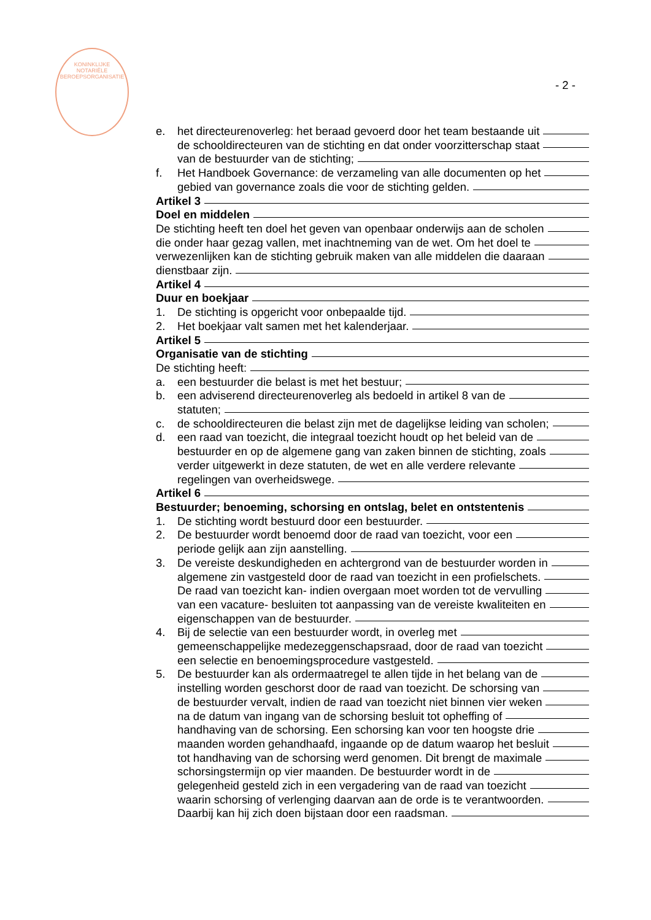KONINKLIJKE
NOTARIËLE
BEROEPSORGANISATIE
- 2 -
e. het directeurenoverleg: het beraad gevoerd door het team bestaande uit
de schooldirecteuren van de stichting en dat onder voorzitterschap staat
van de bestuurder van de stichting;
f. Het Handboek Governance: de verzameling van alle documenten op het
gebied van governance zoals die voor de stichting gelden.
Artikel 3
Doel en middelen
De stichting heeft ten doel het geven van openbaar onderwijs aan de scholen
die onder haar gezag vallen, met inachtneming van de wet. Om het doel te
verwezenlijken kan de stichting gebruik maken van alle middelen die daaraan
dienstbaar zijn.
Artikel 4
Duur en boekjaar
1. De stichting is opgericht voor onbepaalde tijd.
2. Het boekjaar valt samen met het kalenderjaar.
Artikel 5
Organisatie van de stichting
De stichting heeft:
a. een bestuurder die belast is met het bestuur;
b. een adviserend directeurenoverleg als bedoeld in artikel 8 van de
statuten;
c. de schooldirecteuren die belast zijn met de dagelijkse leiding van scholen;
d. een raad van toezicht, die integraal toezicht houdt op het beleid van de
bestuurder en op de algemene gang van zaken binnen de stichting, zoals
verder uitgewerkt in deze statuten, de wet en alle verdere relevante
regelingen van overheidswege.
Artikel 6
Bestuurder; benoeming, schorsing en ontslag, belet en ontstentenis
1. De stichting wordt bestuurd door een bestuurder.
2. De bestuurder wordt benoemd door de raad van toezicht, voor een
periode gelijk aan zijn aanstelling.
3. De vereiste deskundigheden en achtergrond van de bestuurder worden in
algemene zin vastgesteld door de raad van toezicht in een profielschets.
De raad van toezicht kan- indien overgaan moet worden tot de vervulling
van een vacature- besluiten tot aanpassing van de vereiste kwaliteiten en
eigenschappen van de bestuurder.
4. Bij de selectie van een bestuurder wordt, in overleg met
gemeenschappelijke medezeggenschapsraad, door de raad van toezicht
een selectie en benoemingsprocedure vastgesteld.
5. De bestuurder kan als ordermaatregel te allen tijde in het belang van de
instelling worden geschorst door de raad van toezicht. De schorsing van
de bestuurder vervalt, indien de raad van toezicht niet binnen vier weken
na de datum van ingang van de schorsing besluit tot opheffing of
handhaving van de schorsing. Een schorsing kan voor ten hoogste drie
maanden worden gehandhaafd, ingaande op de datum waarop het besluit
tot handhaving van de schorsing werd genomen. Dit brengt de maximale
schorsingstermijn op vier maanden. De bestuurder wordt in de
gelegenheid gesteld zich in een vergadering van de raad van toezicht
waarin schorsing of verlenging daarvan aan de orde is te verantwoorden.
Daarbij kan hij zich doen bijstaan door een raadsman.